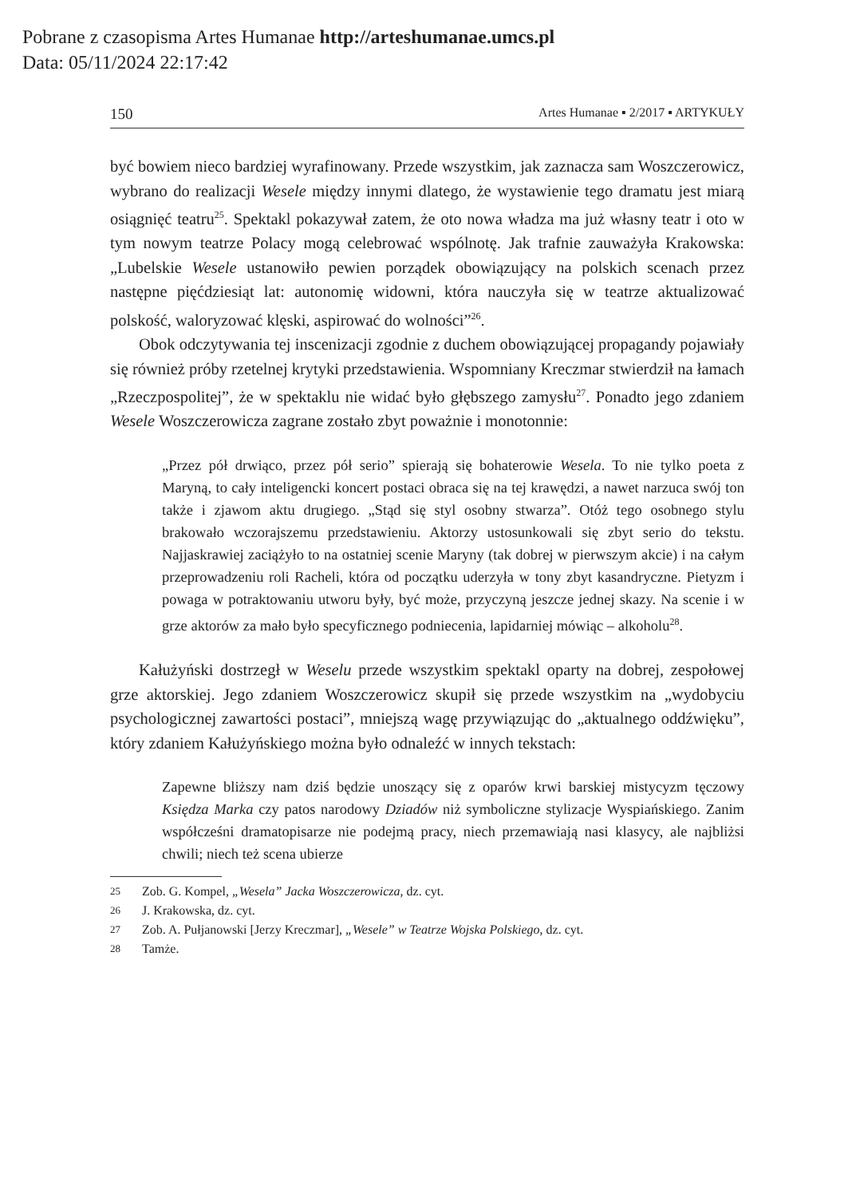Pobrane z czasopisma Artes Humanae http://arteshumanae.umcs.pl
Data: 05/11/2024 22:17:42
150 Artes Humanae ▪ 2/2017 ▪ ARTYKUŁY
być bowiem nieco bardziej wyrafinowany. Przede wszystkim, jak zaznacza sam Woszczerowicz, wybrano do realizacji Wesele między innymi dlatego, że wystawienie tego dramatu jest miarą osiągnięć teatru<sup>25</sup>. Spektakl pokazywał zatem, że oto nowa władza ma już własny teatr i oto w tym nowym teatrze Polacy mogą celebrować wspólnotę. Jak trafnie zauważyła Krakowska: „Lubelskie Wesele ustanowiło pewien porządek obowiązujący na polskich scenach przez następne pięćdziesiąt lat: autonomię widowni, która nauczyła się w teatrze aktualizować polskość, waloryzować klęski, aspirować do wolności”<sup>26</sup>.
Obok odczytywania tej inscenizacji zgodnie z duchem obowiązującej propagandy pojawiały się również próby rzetelnej krytyki przedstawienia. Wspomniany Kreczmar stwierdził na łamach „Rzeczpospolitej”, że w spektaklu nie widać było głębszego zamysłu<sup>27</sup>. Ponadto jego zdaniem Wesele Woszczerowicza zagrane zostało zbyt poważnie i monotonnie:
„Przez pół drwiąco, przez pół serio” spierają się bohaterowie Wesela. To nie tylko poeta z Maryną, to cały inteligencki koncert postaci obraca się na tej krawędzi, a nawet narzuca swój ton także i zjawom aktu drugiego. „Stąd się styl osobny stwarza”. Otóż tego osobnego stylu brakowało wczorajszemu przedstawieniu. Aktorzy ustosunkowali się zbyt serio do tekstu. Najjaskrawiej zaciążyło to na ostatniej scenie Maryny (tak dobrej w pierwszym akcie) i na całym przeprowadzeniu roli Racheli, która od początku uderzyła w tony zbyt kasandryczne. Pietyzm i powaga w potraktowaniu utworu były, być może, przyczyną jeszcze jednej skazy. Na scenie i w grze aktorów za mało było specyficznego podniecenia, lapidarniej mówiąc – alkoholu<sup>28</sup>.
Kałużyński dostrzegł w Weselu przede wszystkim spektakl oparty na dobrej, zespołowej grze aktorskiej. Jego zdaniem Woszczerowicz skupił się przede wszystkim na „wydobyciu psychologicznej zawartości postaci”, mniejszą wagę przywiązując do „aktualnego oddźwięku”, który zdaniem Kałużyńskiego można było odnaleźć w innych tekstach:
Zapewne bliższy nam dziś będzie unoszący się z oparów krwi barskiej mistycyzm tęczowy Księdza Marka czy patos narodowy Dziadów niż symboliczne stylizacje Wyspiańskiego. Zanim współcześni dramatopisarze nie podejmą pracy, niech przemawiają nasi klasycy, ale najbliżsi chwili; niech też scena ubierze
25 Zob. G. Kompel, „Wesela” Jacka Woszczerowicza, dz. cyt.
26 J. Krakowska, dz. cyt.
27 Zob. A. Pułjanowski [Jerzy Kreczmar], „Wesele” w Teatrze Wojska Polskiego, dz. cyt.
28 Tamże.